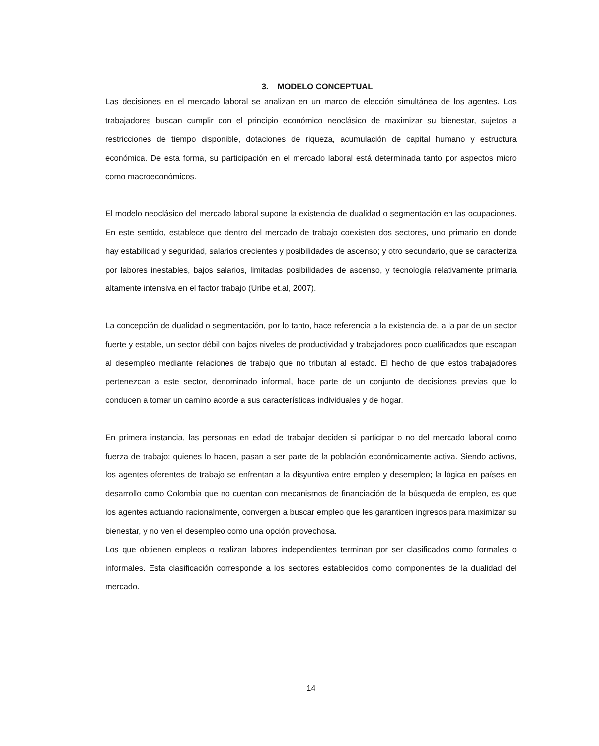3. MODELO CONCEPTUAL
Las decisiones en el mercado laboral se analizan en un marco de elección simultánea de los agentes. Los trabajadores buscan cumplir con el principio económico neoclásico de maximizar su bienestar, sujetos a restricciones de tiempo disponible, dotaciones de riqueza, acumulación de capital humano y estructura económica. De esta forma, su participación en el mercado laboral está determinada tanto por aspectos micro como macroeconómicos.
El modelo neoclásico del mercado laboral supone la existencia de dualidad o segmentación en las ocupaciones. En este sentido, establece que dentro del mercado de trabajo coexisten dos sectores, uno primario en donde hay estabilidad y seguridad, salarios crecientes y posibilidades de ascenso; y otro secundario, que se caracteriza por labores inestables, bajos salarios, limitadas posibilidades de ascenso, y tecnología relativamente primaria altamente intensiva en el factor trabajo (Uribe et.al, 2007).
La concepción de dualidad o segmentación, por lo tanto, hace referencia a la existencia de, a la par de un sector fuerte y estable, un sector débil con bajos niveles de productividad y trabajadores poco cualificados que escapan al desempleo mediante relaciones de trabajo que no tributan al estado. El hecho de que estos trabajadores pertenezcan a este sector, denominado informal, hace parte de un conjunto de decisiones previas que lo conducen a tomar un camino acorde a sus características individuales y de hogar.
En primera instancia, las personas en edad de trabajar deciden si participar o no del mercado laboral como fuerza de trabajo; quienes lo hacen, pasan a ser parte de la población económicamente activa. Siendo activos, los agentes oferentes de trabajo se enfrentan a la disyuntiva entre empleo y desempleo; la lógica en países en desarrollo como Colombia que no cuentan con mecanismos de financiación de la búsqueda de empleo, es que los agentes actuando racionalmente, convergen a buscar empleo que les garanticen ingresos para maximizar su bienestar, y no ven el desempleo como una opción provechosa.
Los que obtienen empleos o realizan labores independientes terminan por ser clasificados como formales o informales. Esta clasificación corresponde a los sectores establecidos como componentes de la dualidad del mercado.
14